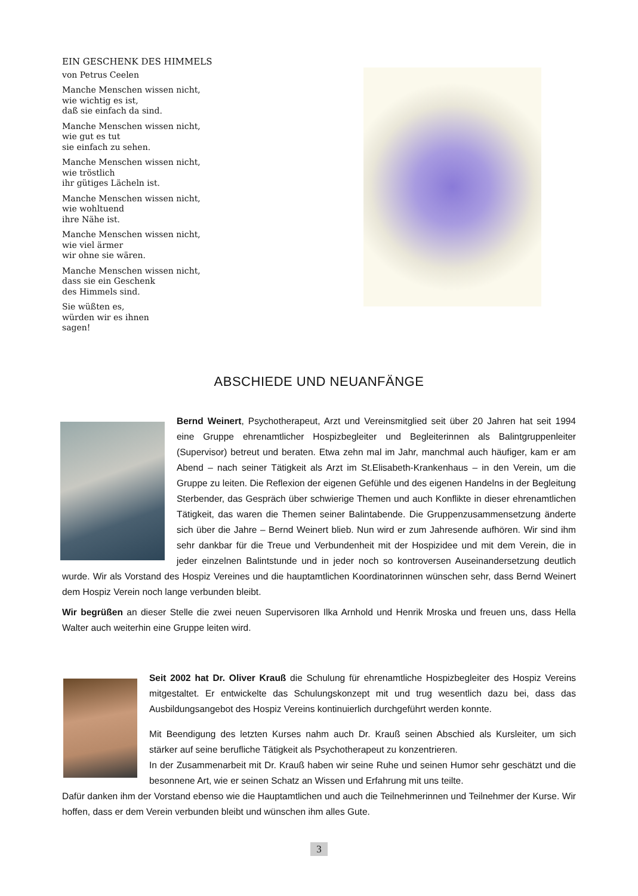EIN GESCHENK DES HIMMELS
von Petrus Ceelen
Manche Menschen wissen nicht,
wie wichtig es ist,
daß sie einfach da sind.
Manche Menschen wissen nicht,
wie gut es tut
sie einfach zu sehen.
Manche Menschen wissen nicht,
wie tröstlich
ihr gütiges Lächeln ist.
Manche Menschen wissen nicht,
wie wohltuend
ihre Nähe ist.
Manche Menschen wissen nicht,
wie viel ärmer
wir ohne sie wären.
Manche Menschen wissen nicht,
dass sie ein Geschenk
des Himmels sind.
Sie wüßten es,
würden wir es ihnen
sagen!
ABSCHIEDE UND NEUANFÄNGE
Bernd Weinert, Psychotherapeut, Arzt und Vereinsmitglied seit über 20 Jahren hat seit 1994 eine Gruppe ehrenamtlicher Hospizbegleiter und Begleiterinnen als Balintgruppenleiter (Supervisor) betreut und beraten. Etwa zehn mal im Jahr, manchmal auch häufiger, kam er am Abend – nach seiner Tätigkeit als Arzt im St.Elisabeth-Krankenhaus – in den Verein, um die Gruppe zu leiten. Die Reflexion der eigenen Gefühle und des eigenen Handelns in der Begleitung Sterbender, das Gespräch über schwierige Themen und auch Konflikte in dieser ehrenamtlichen Tätigkeit, das waren die Themen seiner Balintabende. Die Gruppenzusammensetzung änderte sich über die Jahre – Bernd Weinert blieb. Nun wird er zum Jahresende aufhören. Wir sind ihm sehr dankbar für die Treue und Verbundenheit mit der Hospizidee und mit dem Verein, die in jeder einzelnen Balintstunde und in jeder noch so kontroversen Auseinandersetzung deutlich wurde. Wir als Vorstand des Hospiz Vereines und die hauptamtlichen Koordinatorinnen wünschen sehr, dass Bernd Weinert dem Hospiz Verein noch lange verbunden bleibt.
Wir begrüßen an dieser Stelle die zwei neuen Supervisoren Ilka Arnhold und Henrik Mroska und freuen uns, dass Hella Walter auch weiterhin eine Gruppe leiten wird.
Seit 2002 hat Dr. Oliver Krauß die Schulung für ehrenamtliche Hospizbegleiter des Hospiz Vereins mitgestaltet. Er entwickelte das Schulungskonzept mit und trug wesentlich dazu bei, dass das Ausbildungsangebot des Hospiz Vereins kontinuierlich durchgeführt werden konnte.
Mit Beendigung des letzten Kurses nahm auch Dr. Krauß seinen Abschied als Kursleiter, um sich stärker auf seine berufliche Tätigkeit als Psychotherapeut zu konzentrieren.
In der Zusammenarbeit mit Dr. Krauß haben wir seine Ruhe und seinen Humor sehr geschätzt und die besonnene Art, wie er seinen Schatz an Wissen und Erfahrung mit uns teilte.
Dafür danken ihm der Vorstand ebenso wie die Hauptamtlichen und auch die Teilnehmerinnen und Teilnehmer der Kurse. Wir hoffen, dass er dem Verein verbunden bleibt und wünschen ihm alles Gute.
3